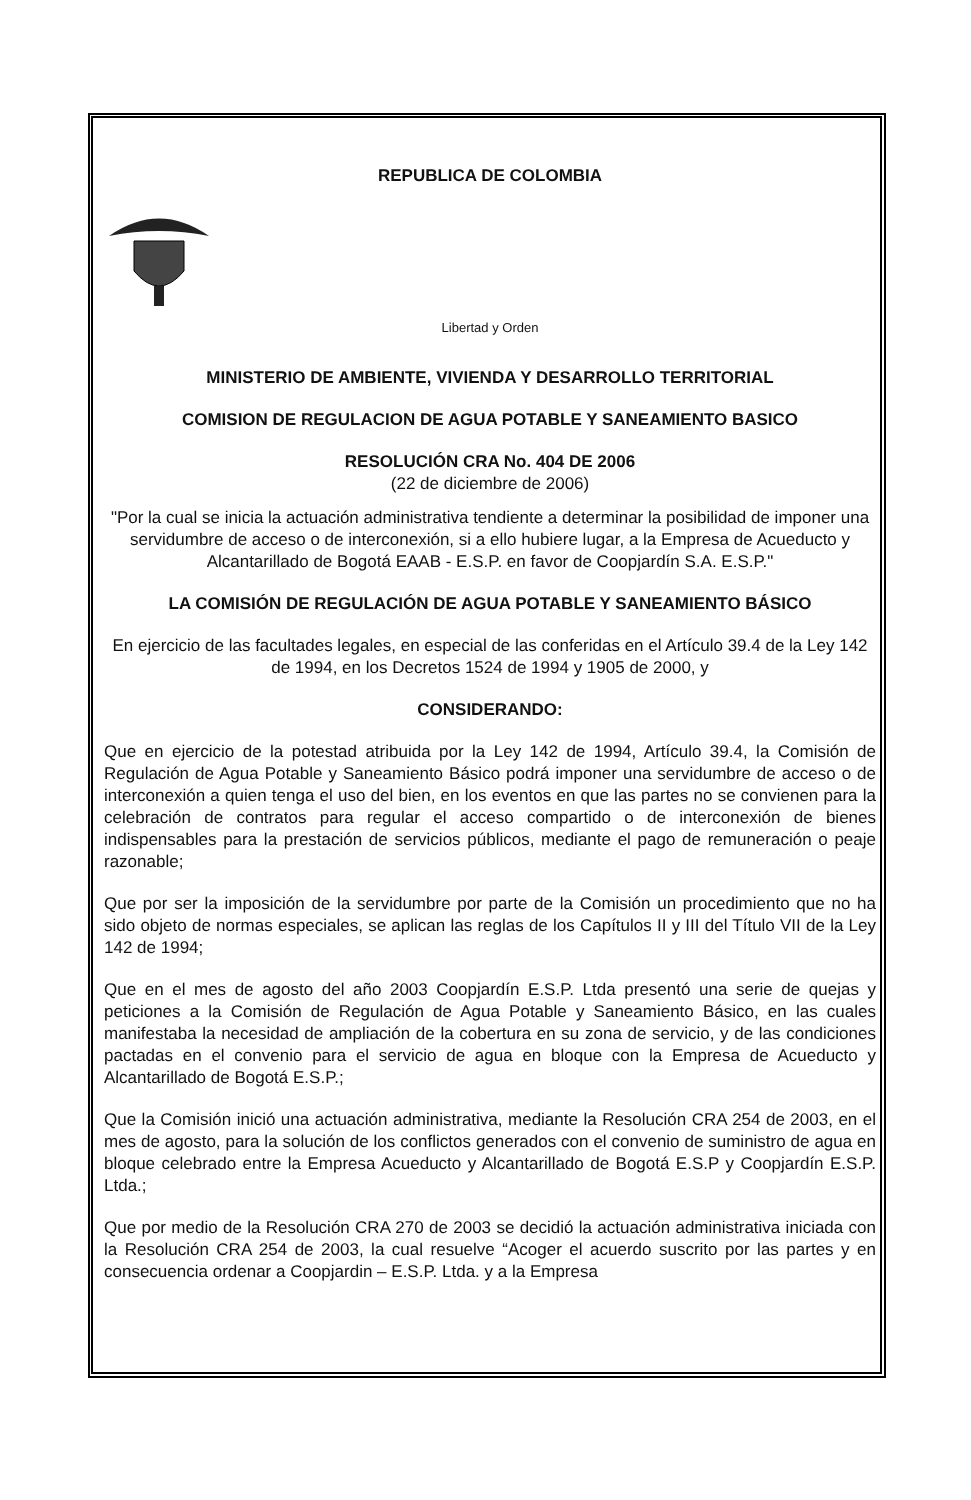REPUBLICA DE COLOMBIA
Libertad y Orden
MINISTERIO DE AMBIENTE, VIVIENDA Y DESARROLLO TERRITORIAL
COMISION DE REGULACION DE AGUA POTABLE Y SANEAMIENTO BASICO
RESOLUCIÓN CRA No. 404 DE 2006
(22 de diciembre de 2006)
"Por la cual se inicia la actuación administrativa tendiente a determinar la posibilidad de imponer una servidumbre de acceso o de interconexión, si a ello hubiere lugar, a la Empresa de Acueducto y Alcantarillado de Bogotá EAAB - E.S.P. en favor de Coopjardín S.A. E.S.P."
LA COMISIÓN DE REGULACIÓN DE AGUA POTABLE Y SANEAMIENTO BÁSICO
En ejercicio de las facultades legales, en especial de las conferidas en el Artículo 39.4 de la Ley 142 de 1994, en los Decretos 1524 de 1994 y 1905 de 2000, y
CONSIDERANDO:
Que en ejercicio de la potestad atribuida por la Ley 142 de 1994, Artículo 39.4, la Comisión de Regulación de Agua Potable y Saneamiento Básico podrá imponer una servidumbre de acceso o de interconexión a quien tenga el uso del bien, en los eventos en que las partes no se convienen para la celebración de contratos para regular el acceso compartido o de interconexión de bienes indispensables para la prestación de servicios públicos, mediante el pago de remuneración o peaje razonable;
Que por ser la imposición de la servidumbre por parte de la Comisión un procedimiento que no ha sido objeto de normas especiales, se aplican las reglas de los Capítulos II y III del Título VII de la Ley 142 de 1994;
Que en el mes de agosto del año 2003 Coopjardín E.S.P. Ltda presentó una serie de quejas y peticiones a la Comisión de Regulación de Agua Potable y Saneamiento Básico, en las cuales manifestaba la necesidad de ampliación de la cobertura en su zona de servicio, y de las condiciones pactadas en el convenio para el servicio de agua en bloque con la Empresa de Acueducto y Alcantarillado de Bogotá E.S.P.;
Que la Comisión inició una actuación administrativa, mediante la Resolución CRA 254 de 2003, en el mes de agosto, para la solución de los conflictos generados con el convenio de suministro de agua en bloque celebrado entre la Empresa Acueducto y Alcantarillado de Bogotá E.S.P y Coopjardín E.S.P. Ltda.;
Que por medio de la Resolución CRA 270 de 2003 se decidió la actuación administrativa iniciada con la Resolución CRA 254 de 2003, la cual resuelve “Acoger el acuerdo suscrito por las partes y en consecuencia ordenar a Coopjardin – E.S.P. Ltda. y a la Empresa